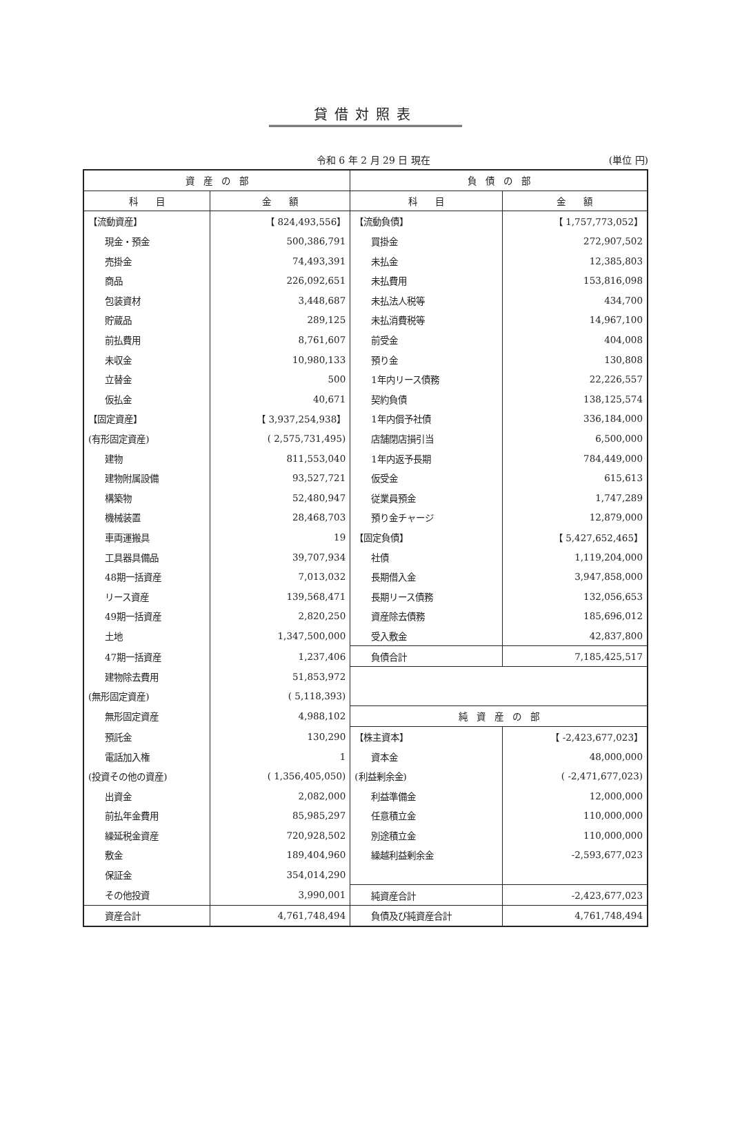貸借対照表
令和 6 年 2 月 29 日 現在 (単位 円)
| 資 産 の 部 | | 負 債 の 部 | |
| --- | --- | --- | --- |
| 科 目 | 金 額 | 科 目 | 金 額 |
| 【流動資産】 | 【 824,493,556】 | 【流動負債】 | 【 1,757,773,052】 |
| 現金・預金 | 500,386,791 | 買掛金 | 272,907,502 |
| 売掛金 | 74,493,391 | 未払金 | 12,385,803 |
| 商品 | 226,092,651 | 未払費用 | 153,816,098 |
| 包装資材 | 3,448,687 | 未払法人税等 | 434,700 |
| 貯蔵品 | 289,125 | 未払消費税等 | 14,967,100 |
| 前払費用 | 8,761,607 | 前受金 | 404,008 |
| 未収金 | 10,980,133 | 預り金 | 130,808 |
| 立替金 | 500 | 1年内リース債務 | 22,226,557 |
| 仮払金 | 40,671 | 契約負債 | 138,125,574 |
| 【固定資産】 | 【 3,937,254,938】 | 1年内償予社債 | 336,184,000 |
| (有形固定資産) | ( 2,575,731,495) | 店舗閉店損引当 | 6,500,000 |
| 建物 | 811,553,040 | 1年内返予長期 | 784,449,000 |
| 建物附属設備 | 93,527,721 | 仮受金 | 615,613 |
| 構築物 | 52,480,947 | 従業員預金 | 1,747,289 |
| 機械装置 | 28,468,703 | 預り金チャージ | 12,879,000 |
| 車両運搬具 | 19 | 【固定負債】 | 【 5,427,652,465】 |
| 工具器具備品 | 39,707,934 | 社債 | 1,119,204,000 |
| 48期一括資産 | 7,013,032 | 長期借入金 | 3,947,858,000 |
| リース資産 | 139,568,471 | 長期リース債務 | 132,056,653 |
| 49期一括資産 | 2,820,250 | 資産除去債務 | 185,696,012 |
| 土地 | 1,347,500,000 | 受入敷金 | 42,837,800 |
| 47期一括資産 | 1,237,406 | 負債合計 | 7,185,425,517 |
| 建物除去費用 | 51,853,972 | | |
| (無形固定資産) | ( 5,118,393) | | |
| 無形固定資産 | 4,988,102 | 純 資 産 の 部 | |
| 預託金 | 130,290 | 【株主資本】 | 【 -2,423,677,023】 |
| 電話加入権 | 1 | 資本金 | 48,000,000 |
| (投資その他の資産) | ( 1,356,405,050) | (利益剰余金) | ( -2,471,677,023) |
| 出資金 | 2,082,000 | 利益準備金 | 12,000,000 |
| 前払年金費用 | 85,985,297 | 任意積立金 | 110,000,000 |
| 繰延税金資産 | 720,928,502 | 別途積立金 | 110,000,000 |
| 敷金 | 189,404,960 | 繰越利益剰余金 | -2,593,677,023 |
| 保証金 | 354,014,290 | | |
| その他投資 | 3,990,001 | 純資産合計 | -2,423,677,023 |
| 資産合計 | 4,761,748,494 | 負債及び純資産合計 | 4,761,748,494 |